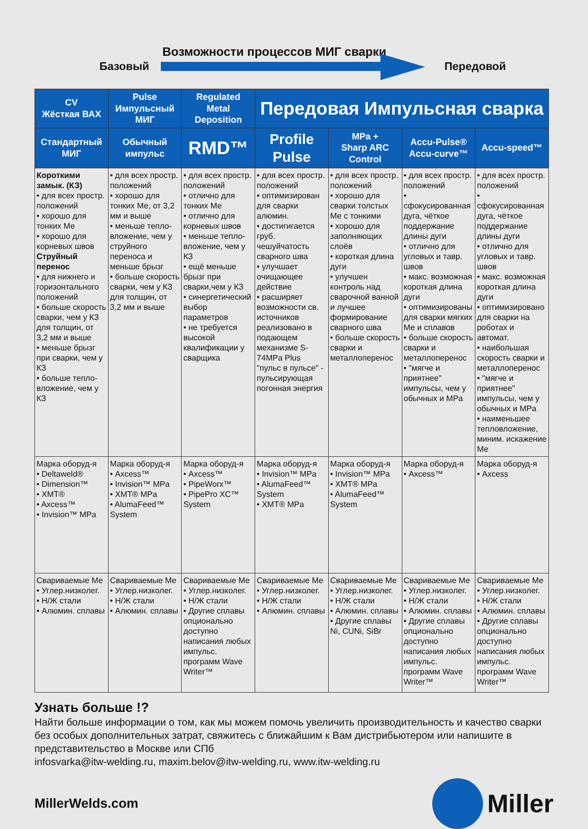Возможности процессов МИГ сварки
Базовый Передовой
| CV Жёсткая ВАХ | Pulse Импульсный МИГ | Regulated Metal Deposition | Передовая Импульсная сварка | | | |
| --- | --- | --- | --- | --- | --- | --- |
| Стандартный МИГ | Обычный импульс | RMD™ | Profile Pulse | MPa + Sharp ARC Control | Accu-Pulse® Accu-curve™ | Accu-speed™ |
| Короткими замык. (КЗ) • для всех простр. положений • хорошо для тонких Ме • хорошо для корневых швов Струйный перенос • для нижнего и горизонтального положений • больше скорость сварки, чем у КЗ для толщин, от 3,2 мм и выше • меньше брызг при сварки, чем у КЗ • больше тепло-вложение, чем у КЗ | • для всех простр. положений • хорошо для тонких Ме, от 3,2 мм и выше • меньше тепло-вложение, чем у струйного переноса и меньше брызг • больше скорость сварки, чем у КЗ для толщин, от 3,2 мм и выше | • для всех простр. положений • отлично для тонких Ме • отлично для корневых швов • меньше тепло-вложение, чем у КЗ • ещё меньше брызг при сварки,чем у КЗ • синергетический выбор параметров • не требуется высокой квалификации у сварщика | • для всех простр. положений • оптимизирован для сварки алюмин. • достигигается груб. чешуйчатость сварного шва • улучшает очищающее действие • расширяет возможности св. источников реализовано в подающем механизме S-74MPa Plus "пульс в пульсе" - пульсирующая погонная энергия | • для всех простр. положений • хорошо для сварки толстых Ме с тонкими • хорошо для заполняющих слоёв • короткая длина дуги • улучшен контроль над сварочной ванной и лучшее формирование сварного шва • больше скорость сварки и металлоперенос | • для всех простр. положений • сфокусированная дуга, чёткое поддержание длины дуги • отлично для угловых и тавр. швов • макс. возможная короткая длина дуги • оптимизированы для сварки мягких Ме и сплавов • больше скорость сварки и металлоперенос • "мягче и приятнее" импульсы, чем у обычных и MPa | • для всех простр. положений • сфокусированная дуга, чёткое поддержание длины дуги • отлично для угловых и тавр. швов • макс. возможная короткая длина дуги • оптимизировано для сварки на роботах и автомат. • наибольшая скорость сварки и металлоперенос • "мягче и приятнее" импульсы, чем у обычных и MPa • наименьшее тепловложение, миним. искажение Ме |
| Марка оборуд-я • Deltaweld® • Dimension™ • XMT® • Axcess™ • Invision™ MPa | Марка оборуд-я • Axcess™ • Invision™ MPa • XMT® MPa • AlumaFeed™ System | Марка оборуд-я • Axcess™ • PipeWorx™ • PipePro XC™ System | Марка оборуд-я • Invision™ MPa • AlumaFeed™ System • XMT® MPa | Марка оборуд-я • Invision™ MPa • XMT® MPa • AlumaFeed™ System | Марка оборуд-я • Axcess™ | Марка оборуд-я • Axcess |
| Свариваемые Ме • Углер.низколег. • Н/Ж стали • Алюмин. сплавы | Свариваемые Ме • Углер.низколег. • Н/Ж стали • Алюмин. сплавы | Свариваемые Ме • Углер.низколег. • Н/Ж стали • Другие сплавы опционально доступно написания любых импульс. программ Wave Writer™ | Свариваемые Ме • Углер.низколег. • Н/Ж стали • Алюмин. сплавы | Свариваемые Ме • Углер.низколег. • Н/Ж стали • Алюмин. сплавы • Другие сплавы Ni, CUNi, SiBr | Свариваемые Ме • Углер.низколег. • Н/Ж стали • Алюмин. сплавы • Другие сплавы опционально доступно написания любых импульс. программ Wave Writer™ | Свариваемые Ме • Углер.низколег. • Н/Ж стали • Алюмин. сплавы • Другие сплавы опционально доступно написания любых импульс. программ Wave Writer™ |
Узнать больше !?
Найти больше информации о том, как мы можем помочь увеличить производительность и качество сварки без особых дополнительных затрат, свяжитесь с ближайшим к Вам дистрибьютером или напишите в представительство в Москве или СПб
infosvarka@itw-welding.ru, maxim.belov@itw-welding.ru, www.itw-welding.ru
MillerWelds.com
Miller